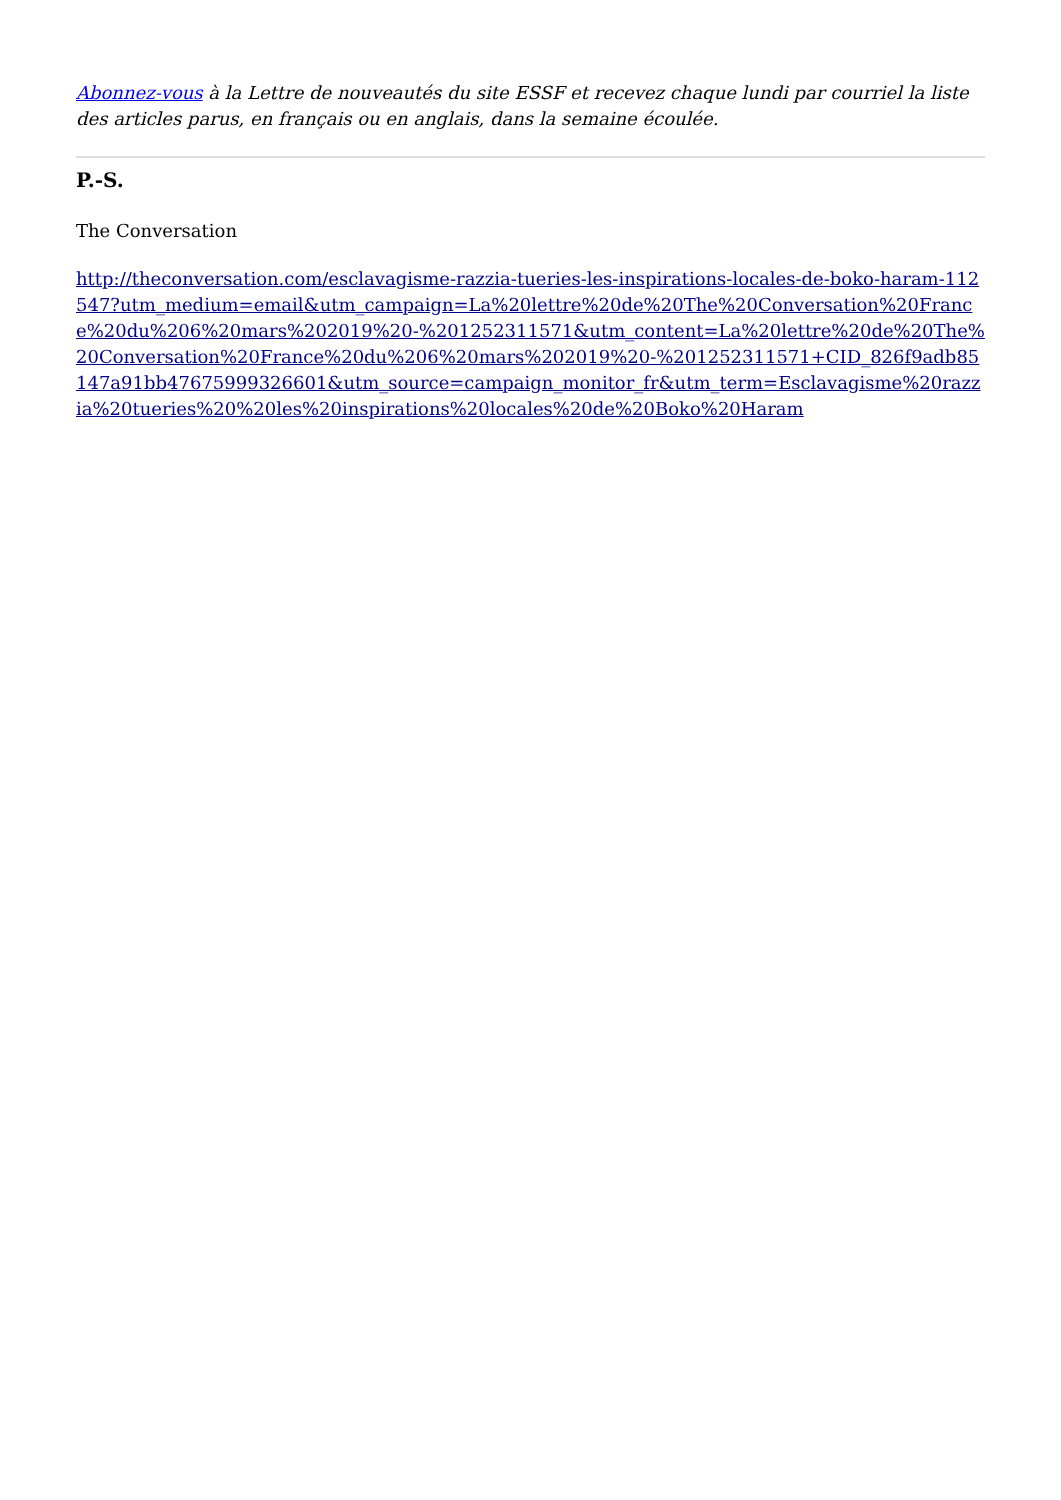Abonnez-vous à la Lettre de nouveautés du site ESSF et recevez chaque lundi par courriel la liste des articles parus, en français ou en anglais, dans la semaine écoulée.
P.-S.
The Conversation
http://theconversation.com/esclavagisme-razzia-tueries-les-inspirations-locales-de-boko-haram-112547?utm_medium=email&utm_campaign=La%20lettre%20de%20The%20Conversation%20France%20du%206%20mars%202019%20-%201252311571&utm_content=La%20lettre%20de%20The%20Conversation%20France%20du%206%20mars%202019%20-%201252311571+CID_826f9adb85147a91bb47675999326601&utm_source=campaign_monitor_fr&utm_term=Esclavagisme%20razzia%20tueries%20%20les%20inspirations%20locales%20de%20Boko%20Haram